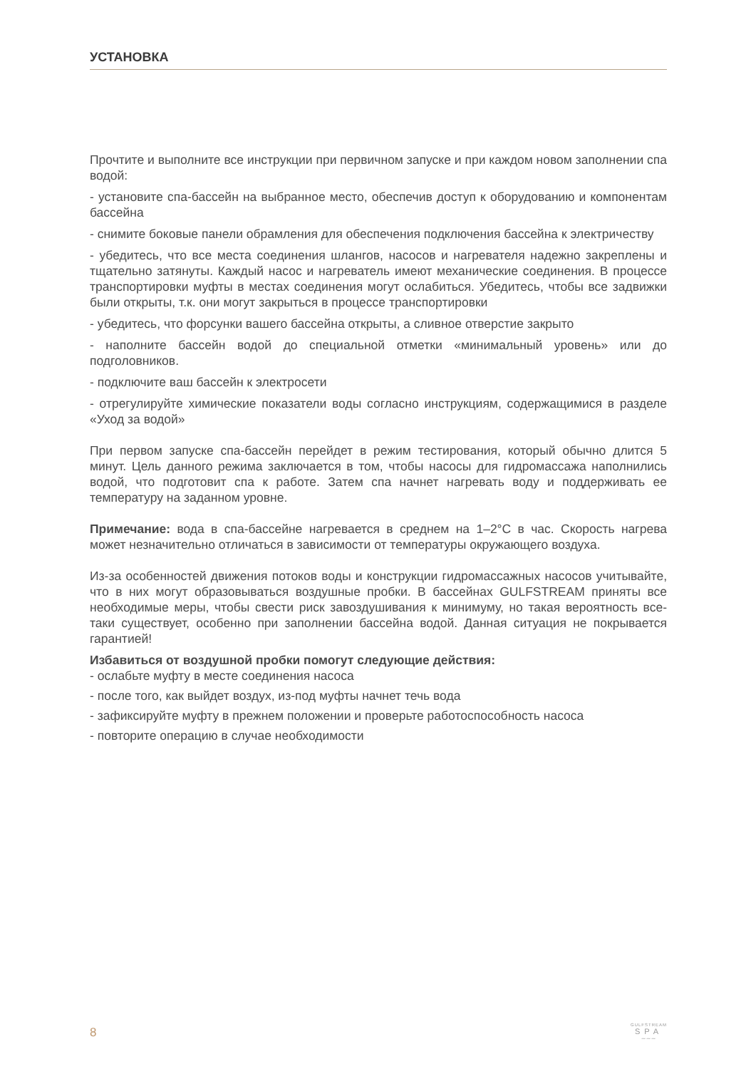УСТАНОВКА
Прочтите и выполните все инструкции при первичном запуске и при каждом новом заполнении спа водой:
- установите спа-бассейн на выбранное место, обеспечив доступ к оборудованию и компонентам бассейна
- снимите боковые панели обрамления для обеспечения подключения бассейна к электричеству
- убедитесь, что все места соединения шлангов, насосов и нагревателя надежно закреплены и тщательно затянуты. Каждый насос и нагреватель имеют механические соединения. В процессе транспортировки муфты в местах соединения могут ослабиться. Убедитесь, чтобы все задвижки были открыты, т.к. они могут закрыться в процессе транспортировки
- убедитесь, что форсунки вашего бассейна открыты, а сливное отверстие закрыто
- наполните бассейн водой до специальной отметки «минимальный уровень» или до подголовников.
- подключите ваш бассейн к электросети
- отрегулируйте химические показатели воды согласно инструкциям, содержащимися в разделе «Уход за водой»
При первом запуске спа-бассейн перейдет в режим тестирования, который обычно длится 5 минут. Цель данного режима заключается в том, чтобы насосы для гидромассажа наполнились водой, что подготовит спа к работе. Затем спа начнет нагревать воду и поддерживать ее температуру на заданном уровне.
Примечание: вода в спа-бассейне нагревается в среднем на 1–2°С в час. Скорость нагрева может незначительно отличаться в зависимости от температуры окружающего воздуха.
Из-за особенностей движения потоков воды и конструкции гидромассажных насосов учитывайте, что в них могут образовываться воздушные пробки. В бассейнах GULFSTREAM приняты все необходимые меры, чтобы свести риск завоздушивания к минимуму, но такая вероятность все-таки существует, особенно при заполнении бассейна водой. Данная ситуация не покрывается гарантией!
Избавиться от воздушной пробки помогут следующие действия:
- ослабьте муфту в месте соединения насоса
- после того, как выйдет воздух, из-под муфты начнет течь вода
- зафиксируйте муфту в прежнем положении и проверьте работоспособность насоса
- повторите операцию в случае необходимости
8
GULFSTREAM
SPA
〰〰〰